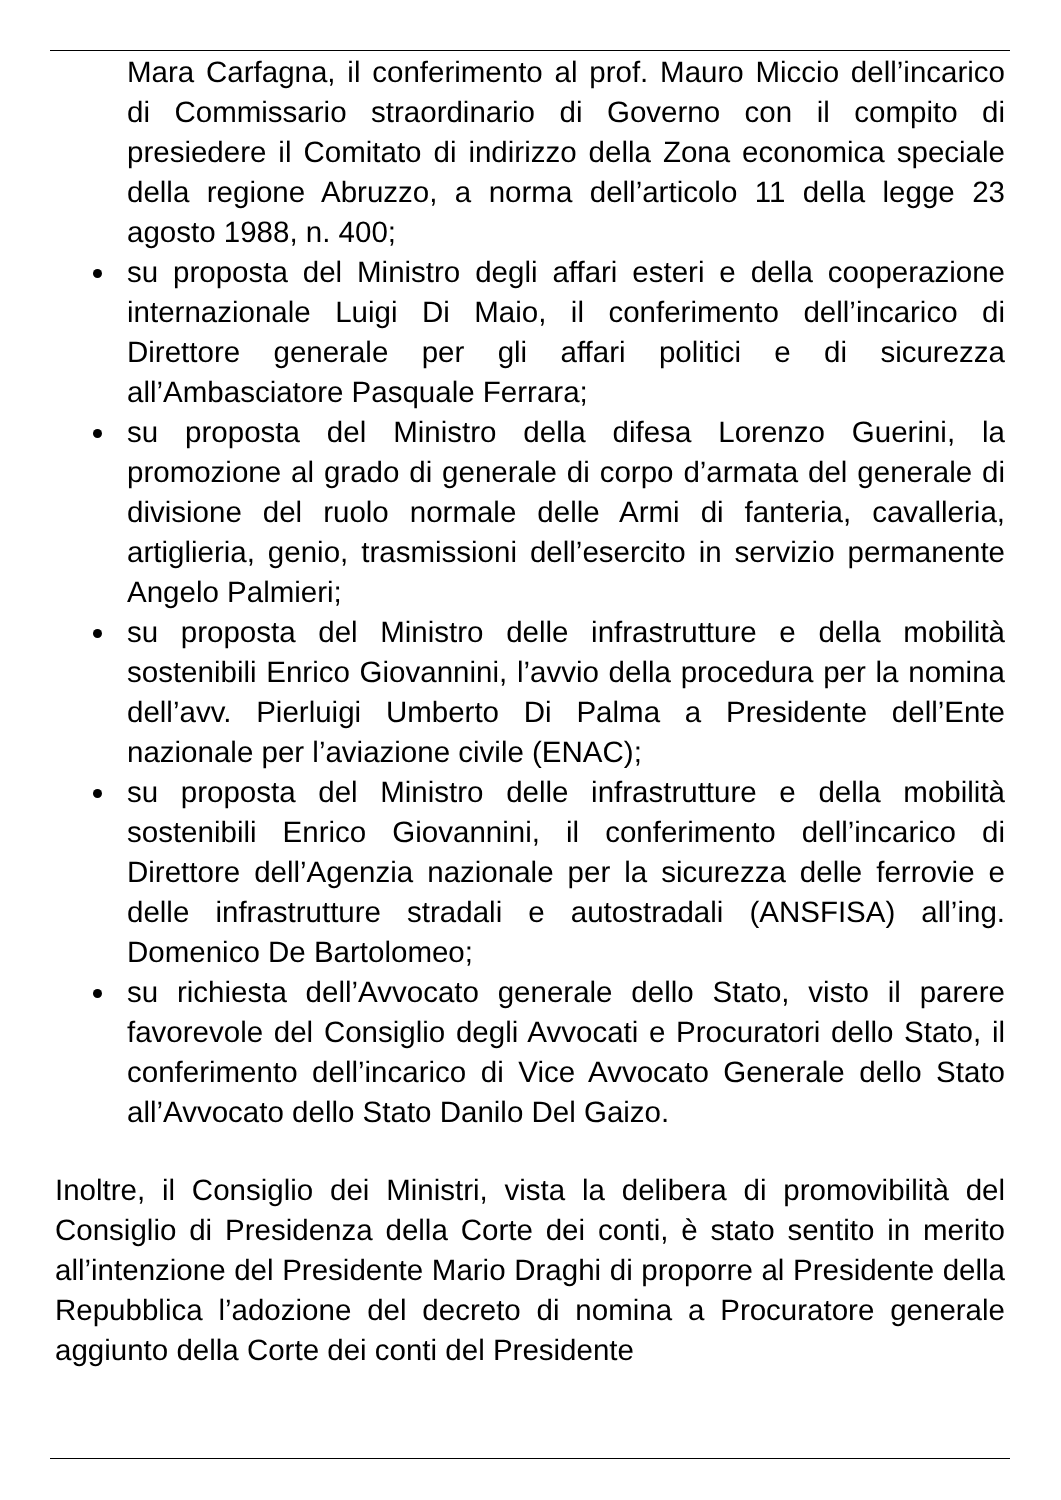Mara Carfagna, il conferimento al prof. Mauro Miccio dell’incarico di Commissario straordinario di Governo con il compito di presiedere il Comitato di indirizzo della Zona economica speciale della regione Abruzzo, a norma dell’articolo 11 della legge 23 agosto 1988, n. 400;
su proposta del Ministro degli affari esteri e della cooperazione internazionale Luigi Di Maio, il conferimento dell’incarico di Direttore generale per gli affari politici e di sicurezza all’Ambasciatore Pasquale Ferrara;
su proposta del Ministro della difesa Lorenzo Guerini, la promozione al grado di generale di corpo d’armata del generale di divisione del ruolo normale delle Armi di fanteria, cavalleria, artiglieria, genio, trasmissioni dell’esercito in servizio permanente Angelo Palmieri;
su proposta del Ministro delle infrastrutture e della mobilità sostenibili Enrico Giovannini, l’avvio della procedura per la nomina dell’avv. Pierluigi Umberto Di Palma a Presidente dell’Ente nazionale per l’aviazione civile (ENAC);
su proposta del Ministro delle infrastrutture e della mobilità sostenibili Enrico Giovannini, il conferimento dell’incarico di Direttore dell’Agenzia nazionale per la sicurezza delle ferrovie e delle infrastrutture stradali e autostradali (ANSFISA) all’ing. Domenico De Bartolomeo;
su richiesta dell’Avvocato generale dello Stato, visto il parere favorevole del Consiglio degli Avvocati e Procuratori dello Stato, il conferimento dell’incarico di Vice Avvocato Generale dello Stato all’Avvocato dello Stato Danilo Del Gaizo.
Inoltre, il Consiglio dei Ministri, vista la delibera di promovibilità del Consiglio di Presidenza della Corte dei conti, è stato sentito in merito all’intenzione del Presidente Mario Draghi di proporre al Presidente della Repubblica l’adozione del decreto di nomina a Procuratore generale aggiunto della Corte dei conti del Presidente